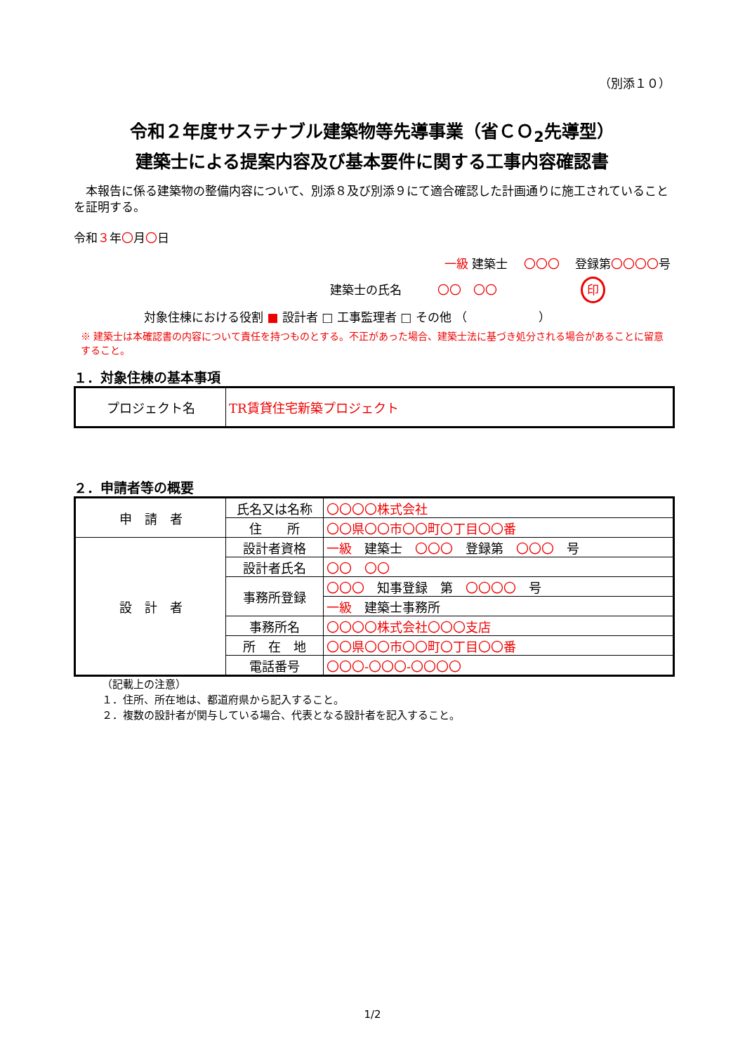（別添１０）
令和２年度サステナブル建築物等先導事業（省ＣＯ<sub>2</sub>先導型）
建築士による提案内容及び基本要件に関する工事内容確認書
本報告に係る建築物の整備内容について、別添８及び別添９にて適合確認した計画通りに施工されていることを証明する。
令和３年〇月〇日
一級 建築士　 〇〇〇　 登録第〇〇〇〇号
建築士の氏名　　　〇〇　〇〇　　　　　　　印
対象住棟における役割 ■ 設計者 □ 工事監理者 □ その他 （　　　　　　）
※ 建築士は本確認書の内容について責任を持つものとする。不正があった場合、建築士法に基づき処分される場合があることに留意すること。
１．対象住棟の基本事項
| プロジェクト名 | TR賃貸住宅新築プロジェクト |
２．申請者等の概要
| 申 請 者 | 氏名又は名称 | 〇〇〇〇株式会社 |
| | 住 所 | 〇〇県〇〇市〇〇町〇丁目〇〇番 |
| 設 計 者 | 設計者資格 | 一級 建築士 〇〇〇 登録第 〇〇〇 号 |
| | 設計者氏名 | 〇〇 〇〇 |
| | 事務所登録 | 〇〇〇 知事登録 第 〇〇〇〇 号 |
| | | 一級 建築士事務所 |
| | 事務所名 | 〇〇〇〇株式会社〇〇〇支店 |
| | 所 在 地 | 〇〇県〇〇市〇〇町〇丁目〇〇番 |
| | 電話番号 | 〇〇〇-〇〇〇-〇〇〇〇 |
（記載上の注意）
１．住所、所在地は、都道府県から記入すること。
２．複数の設計者が関与している場合、代表となる設計者を記入すること。
1/2